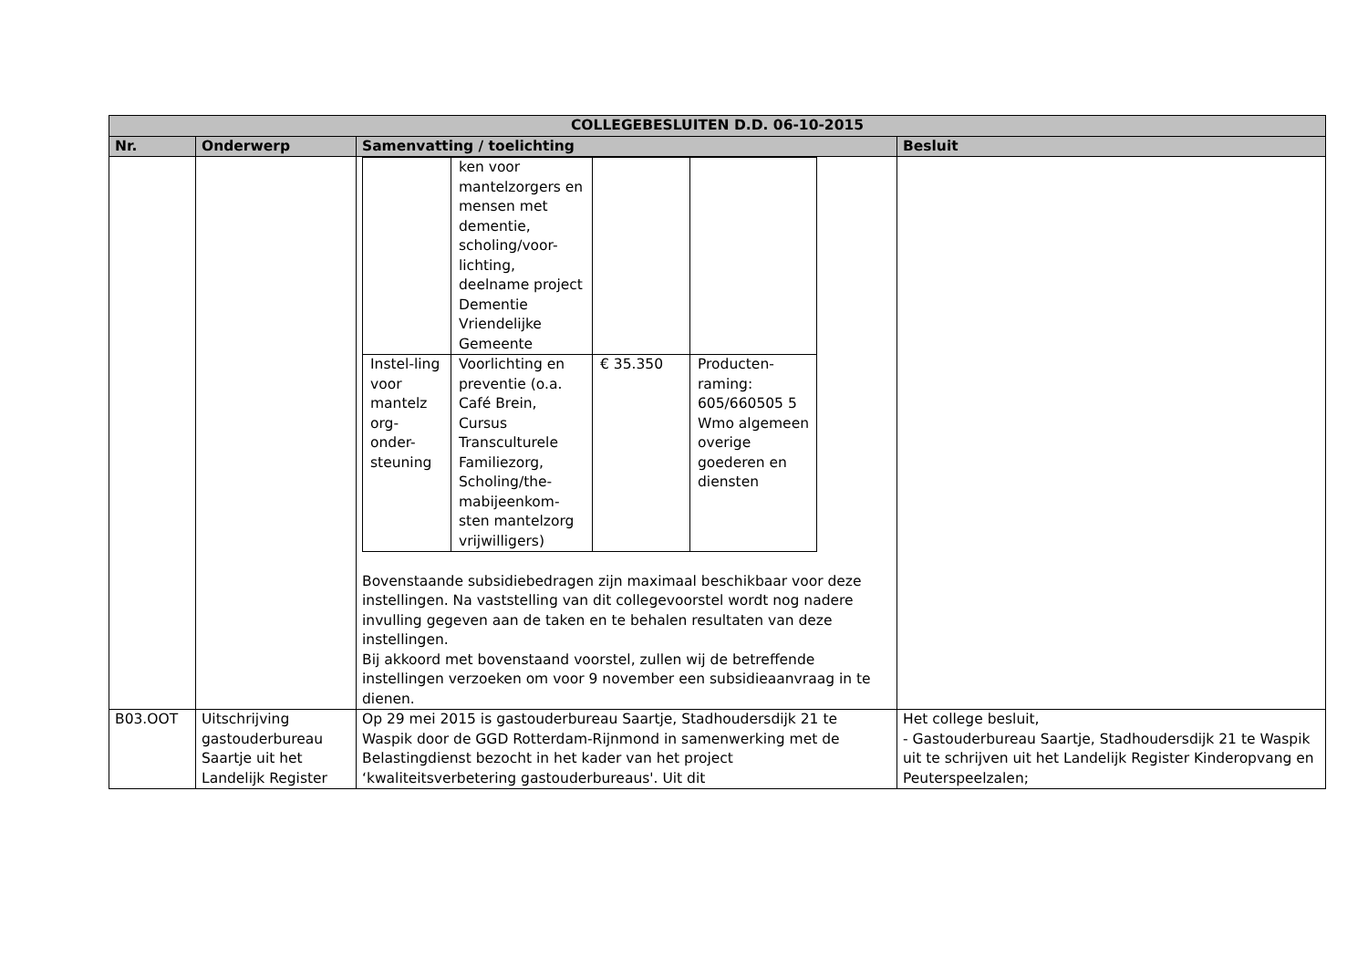| COLLEGEBESLUITEN D.D. 06-10-2015 | | | |
| --- | --- | --- | --- |
| Nr. | Onderwerp | Samenvatting / toelichting | Besluit |
| | | / / ken voor mantelzorgers en mensen met dementie, scholing/voor-lichting, deelname project Dementie Vriendelijke Gemeente / / / / Instel-ling voor mantelz org-onder-steuning / Voorlichting en preventie (o.a. Café Brein, Cursus Transculturele Familiezorg, Scholing/the-mabijeenkom-sten mantelzorg vrijwilligers) / € 35.350 / Producten-raming: 605/660505 5 Wmo algemeen overige goederen en diensten / Bovenstaande subsidiebedragen zijn maximaal beschikbaar voor deze instellingen. Na vaststelling van dit collegevoorstel wordt nog nadere invulling gegeven aan de taken en te behalen resultaten van deze instellingen. Bij akkoord met bovenstaand voorstel, zullen wij de betreffende instellingen verzoeken om voor 9 november een subsidieaanvraag in te dienen. | |
| B03.OOT | Uitschrijving gastouderbureau Saartje uit het Landelijk Register | Op 29 mei 2015 is gastouderbureau Saartje, Stadhoudersdijk 21 te Waspik door de GGD Rotterdam-Rijnmond in samenwerking met de Belastingdienst bezocht in het kader van het project ‘kwaliteitsverbetering gastouderbureaus'. Uit dit | Het college besluit, - Gastouderbureau Saartje, Stadhoudersdijk 21 te Waspik uit te schrijven uit het Landelijk Register Kinderopvang en Peuterspeelzalen; |